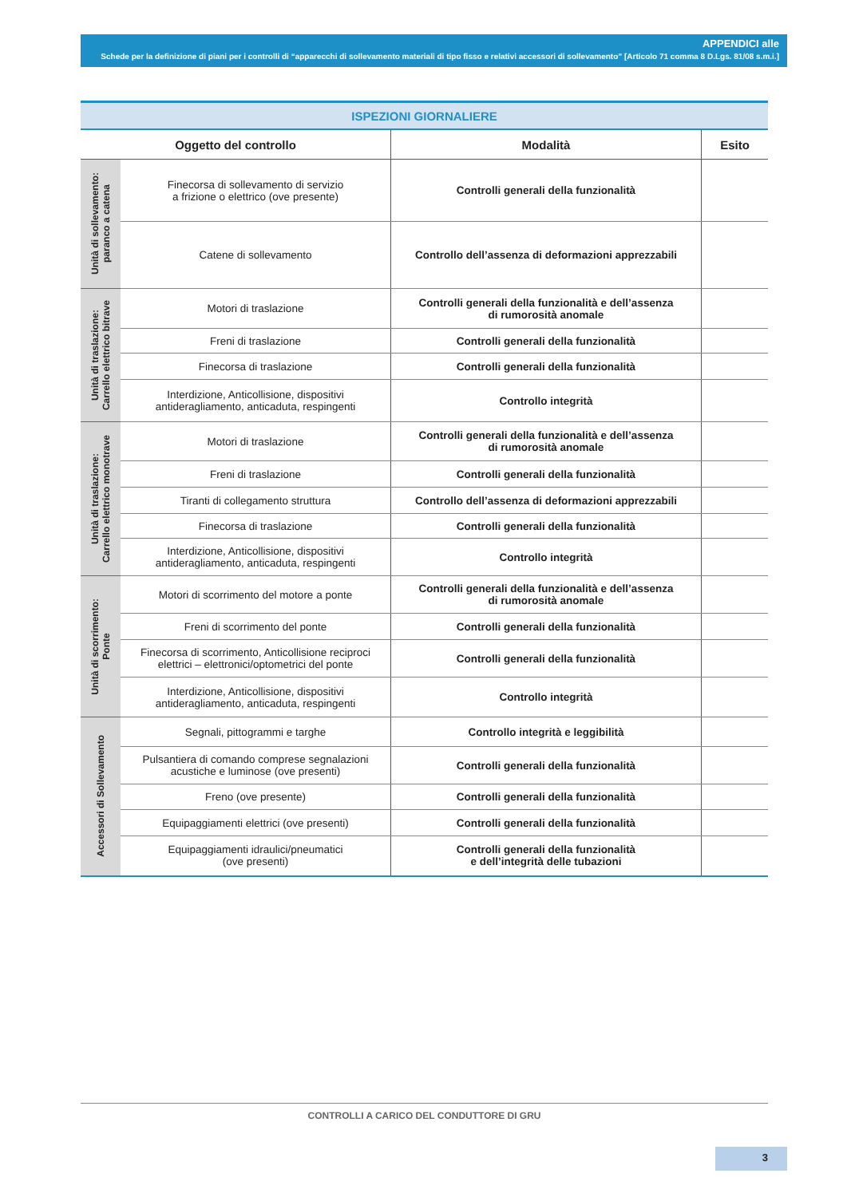APPENDICI alle
Schede per la definizione di piani per i controlli di “apparecchi di sollevamento materiali di tipo fisso e relativi accessori di sollevamento” [Articolo 71 comma 8 D.Lgs. 81/08 s.m.i.]
| ISPEZIONI GIORNALIERE | | | |
| Oggetto del controllo | | Modalità | Esito |
| Unità di sollevamento: paranco a catena | Finecorsa di sollevamento di servizio a frizione o elettrico (ove presente) | Controlli generali della funzionalità | |
| | Catene di sollevamento | Controllo dell’assenza di deformazioni apprezzabili | |
| Unità di traslazione: Carrello elettrico bitrave | Motori di traslazione | Controlli generali della funzionalità e dell’assenza di rumorosità anomale | |
| | Freni di traslazione | Controlli generali della funzionalità | |
| | Finecorsa di traslazione | Controlli generali della funzionalità | |
| | Interdizione, Anticollisione, dispositivi antideragliamento, anticaduta, respingenti | Controllo integrità | |
| Unità di traslazione: Carrello elettrico monotrave | Motori di traslazione | Controlli generali della funzionalità e dell’assenza di rumorosità anomale | |
| | Freni di traslazione | Controlli generali della funzionalità | |
| | Tiranti di collegamento struttura | Controllo dell’assenza di deformazioni apprezzabili | |
| | Finecorsa di traslazione | Controlli generali della funzionalità | |
| | Interdizione, Anticollisione, dispositivi antideragliamento, anticaduta, respingenti | Controllo integrità | |
| Unità di scorrimento: Ponte | Motori di scorrimento del motore a ponte | Controlli generali della funzionalità e dell’assenza di rumorosità anomale | |
| | Freni di scorrimento del ponte | Controlli generali della funzionalità | |
| | Finecorsa di scorrimento, Anticollisione reciproci elettrici – elettronici/optometrici del ponte | Controlli generali della funzionalità | |
| | Interdizione, Anticollisione, dispositivi antideragliamento, anticaduta, respingenti | Controllo integrità | |
| Accessori di Sollevamento | Segnali, pittogrammi e targhe | Controllo integrità e leggibilità | |
| | Pulsantiera di comando comprese segnalazioni acustiche e luminose (ove presenti) | Controlli generali della funzionalità | |
| | Freno (ove presente) | Controlli generali della funzionalità | |
| | Equipaggiamenti elettrici (ove presenti) | Controlli generali della funzionalità | |
| | Equipaggiamenti idraulici/pneumatici (ove presenti) | Controlli generali della funzionalità e dell’integrità delle tubazioni | |
CONTROLLI A CARICO DEL CONDUTTORE DI GRU
3